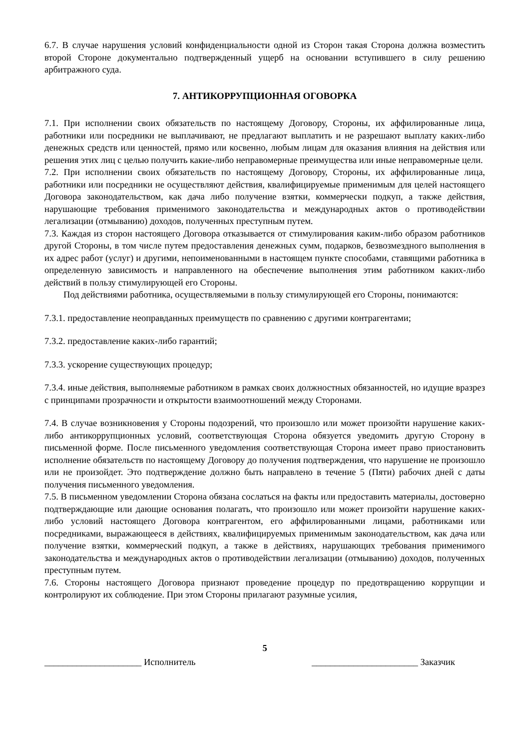6.7. В случае нарушения условий конфиденциальности одной из Сторон такая Сторона должна возместить второй Стороне документально подтвержденный ущерб на основании вступившего в силу решению арбитражного суда.
7. АНТИКОРРУПЦИОННАЯ ОГОВОРКА
7.1. При исполнении своих обязательств по настоящему Договору, Стороны, их аффилированные лица, работники или посредники не выплачивают, не предлагают выплатить и не разрешают выплату каких-либо денежных средств или ценностей, прямо или косвенно, любым лицам для оказания влияния на действия или решения этих лиц с целью получить какие-либо неправомерные преимущества или иные неправомерные цели.
7.2. При исполнении своих обязательств по настоящему Договору, Стороны, их аффилированные лица, работники или посредники не осуществляют действия, квалифицируемые применимым для целей настоящего Договора законодательством, как дача либо получение взятки, коммерчески подкуп, а также действия, нарушающие требования применимого законодательства и международных актов о противодействии легализации (отмыванию) доходов, полученных преступным путем.
7.3. Каждая из сторон настоящего Договора отказывается от стимулирования каким-либо образом работников другой Стороны, в том числе путем предоставления денежных сумм, подарков, безвозмездного выполнения в их адрес работ (услуг) и другими, непоименованными в настоящем пункте способами, ставящими работника в определенную зависимость и направленного на обеспечение выполнения этим работником каких-либо действий в пользу стимулирующей его Стороны.
Под действиями работника, осуществляемыми в пользу стимулирующей его Стороны, понимаются:
7.3.1. предоставление неоправданных преимуществ по сравнению с другими контрагентами;
7.3.2. предоставление каких-либо гарантий;
7.3.3. ускорение существующих процедур;
7.3.4. иные действия, выполняемые работником в рамках своих должностных обязанностей, но идущие вразрез с принципами прозрачности и открытости взаимоотношений между Сторонами.
7.4. В случае возникновения у Стороны подозрений, что произошло или может произойти нарушение каких-либо антикоррупционных условий, соответствующая Сторона обязуется уведомить другую Сторону в письменной форме. После письменного уведомления соответствующая Сторона имеет право приостановить исполнение обязательств по настоящему Договору до получения подтверждения, что нарушение не произошло или не произойдет. Это подтверждение должно быть направлено в течение 5 (Пяти) рабочих дней с даты получения письменного уведомления.
7.5. В письменном уведомлении Сторона обязана сослаться на факты или предоставить материалы, достоверно подтверждающие или дающие основания полагать, что произошло или может произойти нарушение каких-либо условий настоящего Договора контрагентом, его аффилированными лицами, работниками или посредниками, выражающееся в действиях, квалифицируемых применимым законодательством, как дача или получение взятки, коммерческий подкуп, а также в действиях, нарушающих требования применимого законодательства и международных актов о противодействии легализации (отмыванию) доходов, полученных преступным путем.
7.6. Стороны настоящего Договора признают проведение процедур по предотвращению коррупции и контролируют их соблюдение. При этом Стороны прилагают разумные усилия,
5
_____________________ Исполнитель _______________________ Заказчик